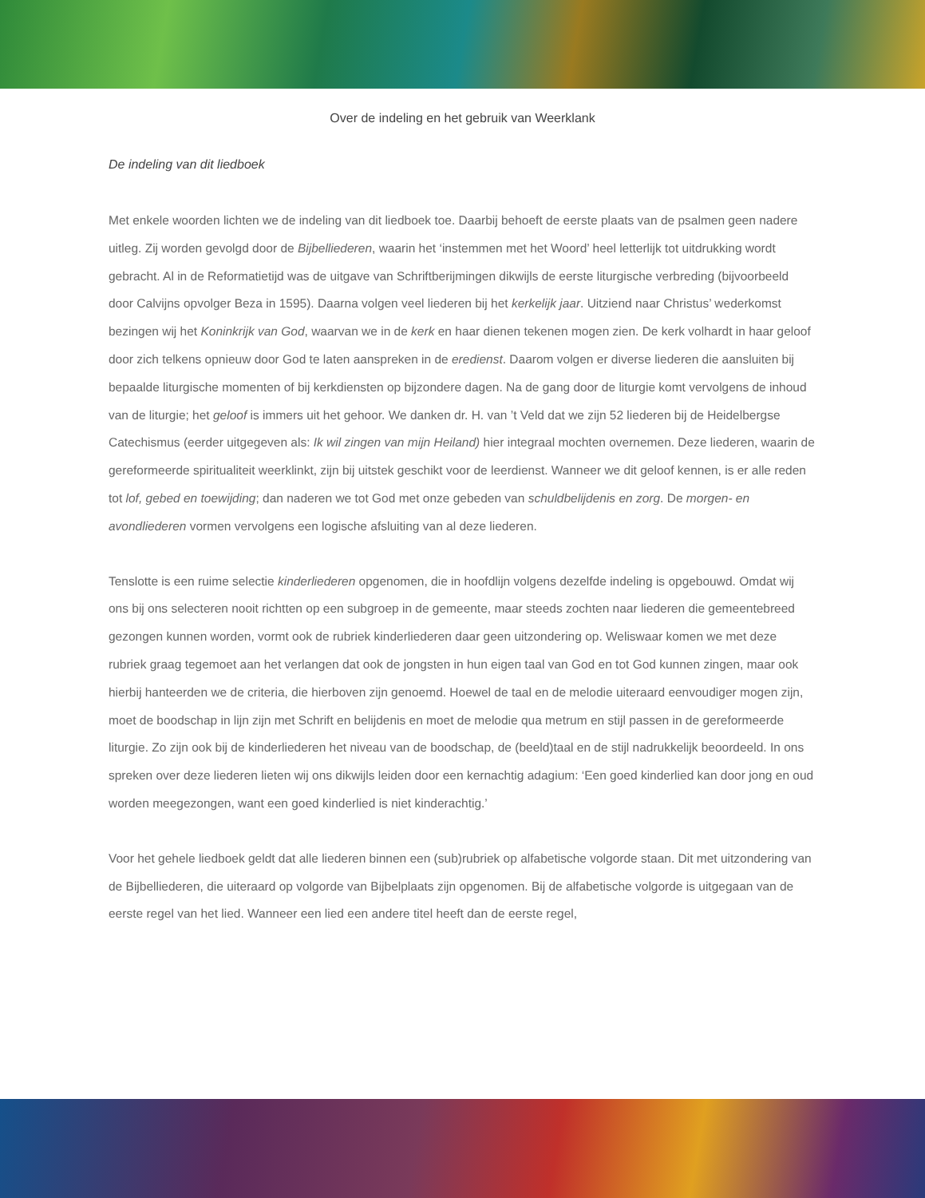Over de indeling en het gebruik van Weerklank
De indeling van dit liedboek
Met enkele woorden lichten we de indeling van dit liedboek toe. Daarbij behoeft de eerste plaats van de psalmen geen nadere uitleg. Zij worden gevolgd door de Bijbelliederen, waarin het ‘instemmen met het Woord’ heel letterlijk tot uitdrukking wordt gebracht. Al in de Reformatietijd was de uitgave van Schriftberijmingen dikwijls de eerste liturgische verbreding (bijvoorbeeld door Calvijns opvolger Beza in 1595). Daarna volgen veel liederen bij het kerkelijk jaar. Uitziend naar Christus’ wederkomst bezingen wij het Koninkrijk van God, waarvan we in de kerk en haar dienen tekenen mogen zien. De kerk volhardt in haar geloof door zich telkens opnieuw door God te laten aanspreken in de eredienst. Daarom volgen er diverse liederen die aansluiten bij bepaalde liturgische momenten of bij kerkdiensten op bijzondere dagen. Na de gang door de liturgie komt vervolgens de inhoud van de liturgie; het geloof is immers uit het gehoor. We danken dr. H. van ’t Veld dat we zijn 52 liederen bij de Heidelbergse Catechismus (eerder uitgegeven als: Ik wil zingen van mijn Heiland) hier integraal mochten overnemen. Deze liederen, waarin de gereformeerde spiritualiteit weerklinkt, zijn bij uitstek geschikt voor de leerdienst. Wanneer we dit geloof kennen, is er alle reden tot lof, gebed en toewijding; dan naderen we tot God met onze gebeden van schuldbelijdenis en zorg. De morgen- en avondliederen vormen vervolgens een logische afsluiting van al deze liederen.
Tenslotte is een ruime selectie kinderliederen opgenomen, die in hoofdlijn volgens dezelfde indeling is opgebouwd. Omdat wij ons bij ons selecteren nooit richtten op een subgroep in de gemeente, maar steeds zochten naar liederen die gemeentebreed gezongen kunnen worden, vormt ook de rubriek kinderliederen daar geen uitzondering op. Weliswaar komen we met deze rubriek graag tegemoet aan het verlangen dat ook de jongsten in hun eigen taal van God en tot God kunnen zingen, maar ook hierbij hanteerden we de criteria, die hierboven zijn genoemd. Hoewel de taal en de melodie uiteraard eenvoudiger mogen zijn, moet de boodschap in lijn zijn met Schrift en belijdenis en moet de melodie qua metrum en stijl passen in de gereformeerde liturgie. Zo zijn ook bij de kinderliederen het niveau van de boodschap, de (beeld)taal en de stijl nadrukkelijk beoordeeld. In ons spreken over deze liederen lieten wij ons dikwijls leiden door een kernachtig adagium: ‘Een goed kinderlied kan door jong en oud worden meegezongen, want een goed kinderlied is niet kinderachtig.’
Voor het gehele liedboek geldt dat alle liederen binnen een (sub)rubriek op alfabetische volgorde staan. Dit met uitzondering van de Bijbelliederen, die uiteraard op volgorde van Bijbelplaats zijn opgenomen. Bij de alfabetische volgorde is uitgegaan van de eerste regel van het lied. Wanneer een lied een andere titel heeft dan de eerste regel,